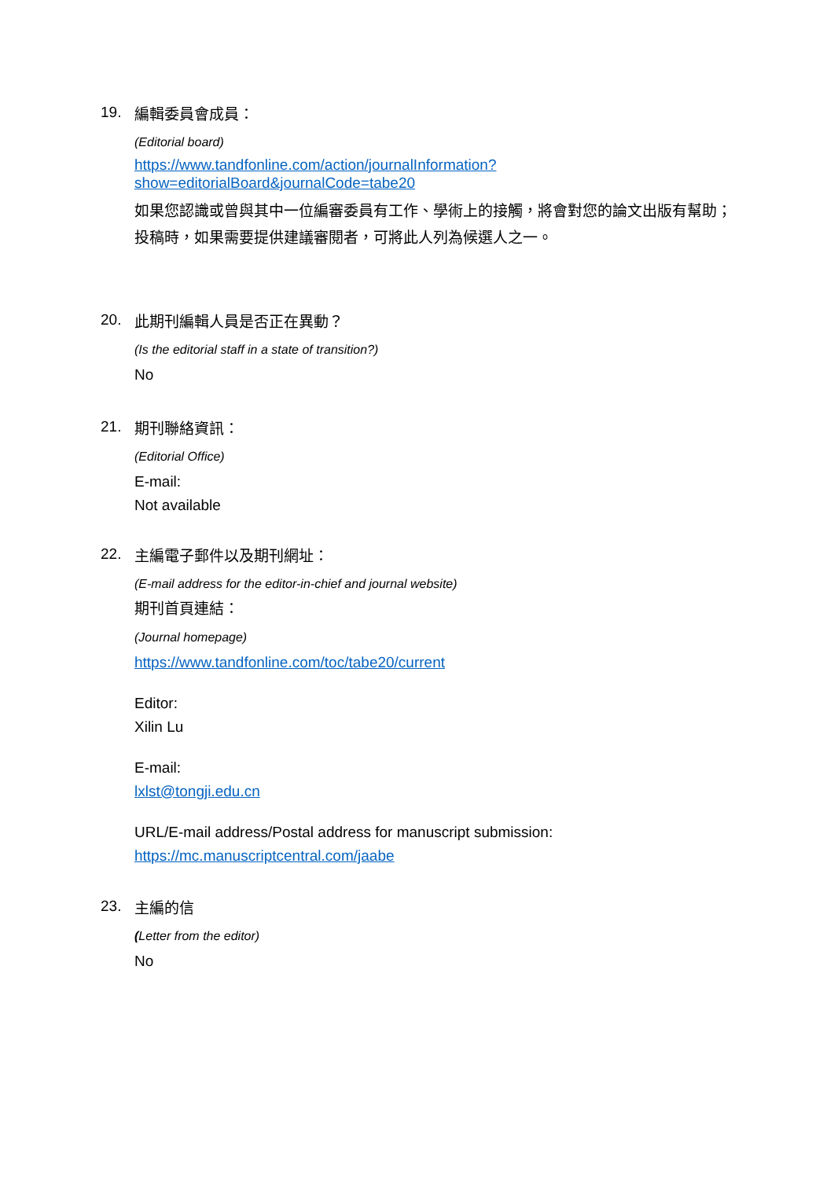19.
編輯委員會成員：
(Editorial board)
https://www.tandfonline.com/action/journalInformation?show=editorialBoard&journalCode=tabe20
如果您認識或曾與其中一位編審委員有工作、學術上的接觸，將會對您的論文出版有幫助；投稿時，如果需要提供建議審閱者，可將此人列為候選人之一。
20.
此期刊編輯人員是否正在異動？
(Is the editorial staff in a state of transition?)
No
21.
期刊聯絡資訊：
(Editorial Office)
E-mail:
Not available
22.
主編電子郵件以及期刊網址：
(E-mail address for the editor-in-chief and journal website)
期刊首頁連結：
(Journal homepage)
https://www.tandfonline.com/toc/tabe20/current
Editor:
Xilin Lu
E-mail:
lxlst@tongji.edu.cn
URL/E-mail address/Postal address for manuscript submission:
https://mc.manuscriptcentral.com/jaabe
23.
主編的信
(Letter from the editor)
No